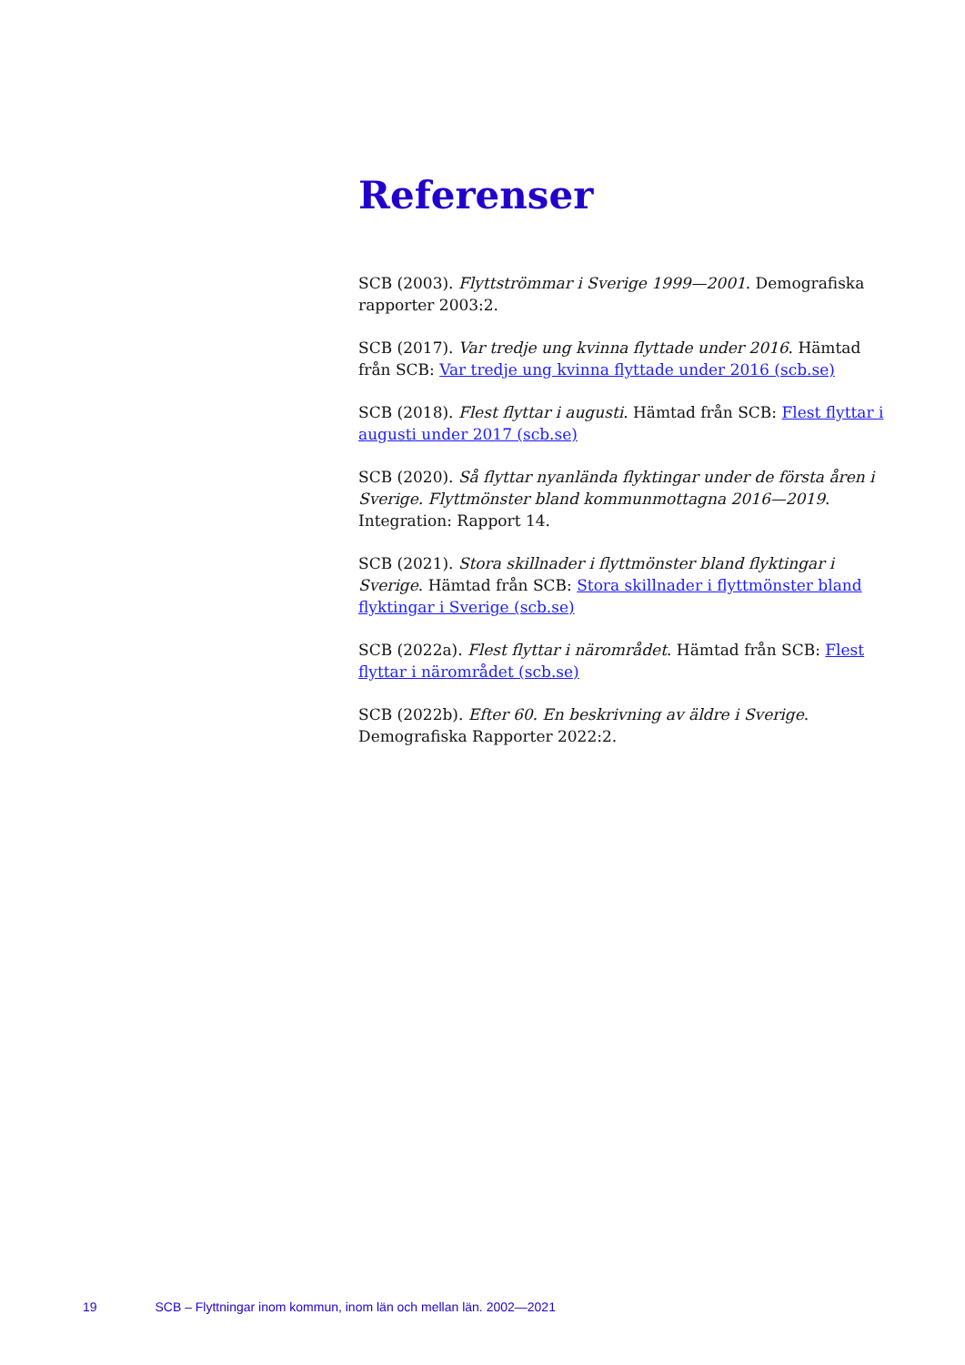Referenser
SCB (2003). Flyttströmmar i Sverige 1999—2001. Demografiska rapporter 2003:2.
SCB (2017). Var tredje ung kvinna flyttade under 2016. Hämtad från SCB: Var tredje ung kvinna flyttade under 2016 (scb.se)
SCB (2018). Flest flyttar i augusti. Hämtad från SCB: Flest flyttar i augusti under 2017 (scb.se)
SCB (2020). Så flyttar nyanlända flyktingar under de första åren i Sverige. Flyttmönster bland kommunmottagna 2016—2019. Integration: Rapport 14.
SCB (2021). Stora skillnader i flyttmönster bland flyktingar i Sverige. Hämtad från SCB: Stora skillnader i flyttmönster bland flyktingar i Sverige (scb.se)
SCB (2022a). Flest flyttar i närområdet. Hämtad från SCB: Flest flyttar i närområdet (scb.se)
SCB (2022b). Efter 60. En beskrivning av äldre i Sverige. Demografiska Rapporter 2022:2.
19 SCB – Flyttningar inom kommun, inom län och mellan län. 2002—2021